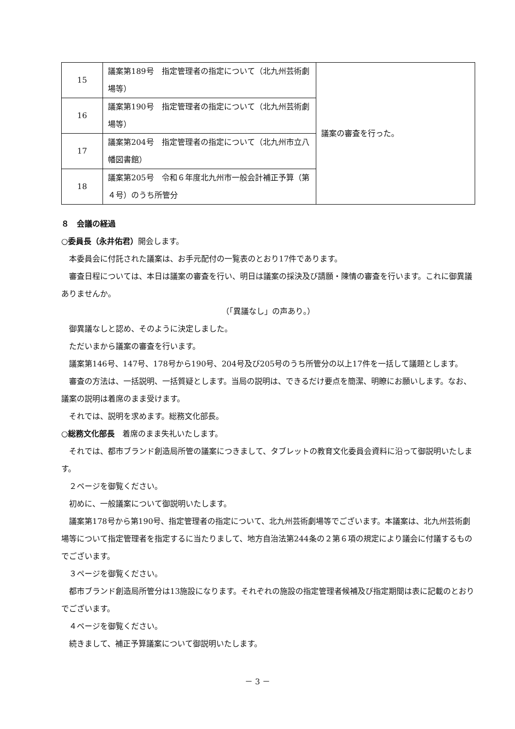| 15 | 議案第189号 指定管理者の指定について（北九州芸術劇場等） | 議案の審査を行った。 |
| 16 | 議案第190号 指定管理者の指定について（北九州芸術劇場等） | |
| 17 | 議案第204号 指定管理者の指定について（北九州市立八幡図書館） | |
| 18 | 議案第205号 令和６年度北九州市一般会計補正予算（第４号）のうち所管分 | |
８　会議の経過
○委員長（永井佑君）開会します。
本委員会に付託された議案は、お手元配付の一覧表のとおり17件であります。
審査日程については、本日は議案の審査を行い、明日は議案の採決及び請願・陳情の審査を行います。これに御異議ありませんか。
（「異議なし」の声あり。）
御異議なしと認め、そのように決定しました。
ただいまから議案の審査を行います。
議案第146号、147号、178号から190号、204号及び205号のうち所管分の以上17件を一括して議題とします。
審査の方法は、一括説明、一括質疑とします。当局の説明は、できるだけ要点を簡潔、明瞭にお願いします。なお、議案の説明は着席のまま受けます。
それでは、説明を求めます。総務文化部長。
○総務文化部長　着席のまま失礼いたします。
それでは、都市ブランド創造局所管の議案につきまして、タブレットの教育文化委員会資料に沿って御説明いたします。
２ページを御覧ください。
初めに、一般議案について御説明いたします。
議案第178号から第190号、指定管理者の指定について、北九州芸術劇場等でございます。本議案は、北九州芸術劇場等について指定管理者を指定するに当たりまして、地方自治法第244条の２第６項の規定により議会に付議するものでございます。
３ページを御覧ください。
都市ブランド創造局所管分は13施設になります。それぞれの施設の指定管理者候補及び指定期間は表に記載のとおりでございます。
４ページを御覧ください。
続きまして、補正予算議案について御説明いたします。
－ 3 －